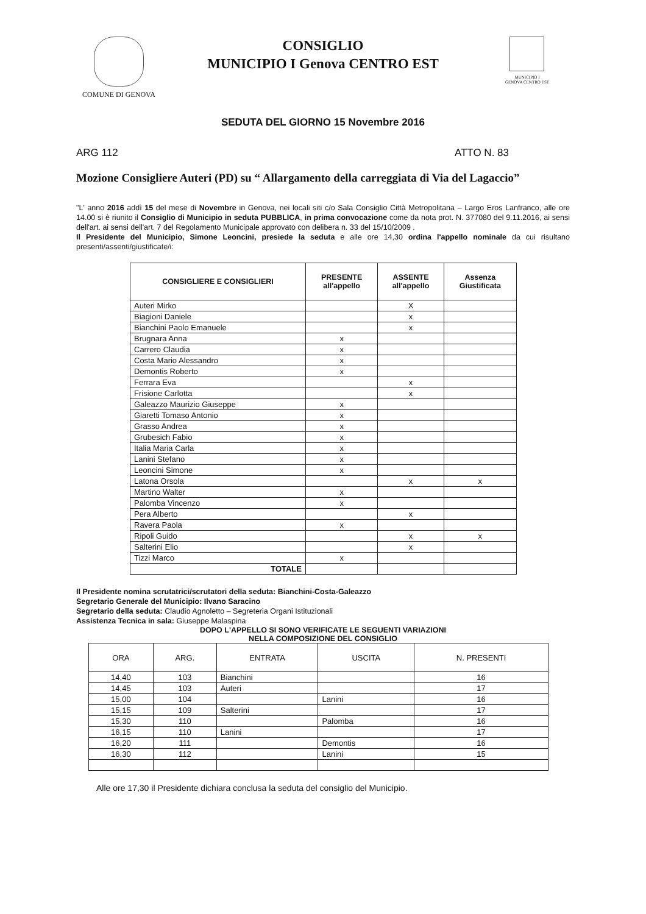COMUNE DI GENOVA
CONSIGLIO
MUNICIPIO I Genova CENTRO EST
MUNICIPIO I
GENOVA CENTRO EST
SEDUTA DEL GIORNO 15 Novembre 2016
ARG 112 ATTO N. 83
Mozione Consigliere Auteri (PD) su “ Allargamento della carreggiata di Via del Lagaccio”
"L' anno 2016 addì 15 del mese di Novembre in Genova, nei locali siti c/o Sala Consiglio Città Metropolitana – Largo Eros Lanfranco, alle ore 14.00 si è riunito il Consiglio di Municipio in seduta PUBBLICA, in prima convocazione come da nota prot. N. 377080 del 9.11.2016, ai sensi dell'art. ai sensi dell'art. 7 del Regolamento Municipale approvato con delibera n. 33 del 15/10/2009 .
Il Presidente del Municipio, Simone Leoncini, presiede la seduta e alle ore 14,30 ordina l'appello nominale da cui risultano presenti/assenti/giustificate/i:
| CONSIGLIERE E CONSIGLIERI | PRESENTE all'appello | ASSENTE all'appello | Assenza Giustificata |
| --- | --- | --- | --- |
| Auteri Mirko | | X | |
| Biagioni Daniele | | x | |
| Bianchini Paolo Emanuele | | x | |
| Brugnara Anna | x | | |
| Carrero Claudia | x | | |
| Costa Mario Alessandro | x | | |
| Demontis Roberto | x | | |
| Ferrara Eva | | x | |
| Frisione Carlotta | | x | |
| Galeazzo Maurizio Giuseppe | x | | |
| Giaretti Tomaso Antonio | x | | |
| Grasso Andrea | x | | |
| Grubesich Fabio | x | | |
| Italia Maria Carla | x | | |
| Lanini Stefano | x | | |
| Leoncini Simone | x | | |
| Latona Orsola | | x | x |
| Martino Walter | x | | |
| Palomba Vincenzo | x | | |
| Pera Alberto | | x | |
| Ravera Paola | x | | |
| Ripoli Guido | | x | x |
| Salterini Elio | | x | |
| Tizzi Marco | x | | |
| TOTALE | | | |
Il Presidente nomina scrutatrici/scrutatori della seduta: Bianchini-Costa-Galeazzo
Segretario Generale del Municipio: Ilvano Saracino
Segretario della seduta: Claudio Agnoletto – Segreteria Organi Istituzionali
Assistenza Tecnica in sala: Giuseppe Malaspina
DOPO L'APPELLO SI SONO VERIFICATE LE SEGUENTI VARIAZIONI
NELLA COMPOSIZIONE DEL CONSIGLIO
| ORA | ARG. | ENTRATA | USCITA | N. PRESENTI |
| --- | --- | --- | --- | --- |
| 14,40 | 103 | Bianchini | | 16 |
| 14,45 | 103 | Auteri | | 17 |
| 15,00 | 104 | | Lanini | 16 |
| 15,15 | 109 | Salterini | | 17 |
| 15,30 | 110 | | Palomba | 16 |
| 16,15 | 110 | Lanini | | 17 |
| 16,20 | 111 | | Demontis | 16 |
| 16,30 | 112 | | Lanini | 15 |
Alle ore 17,30 il Presidente dichiara conclusa la seduta del consiglio del Municipio.